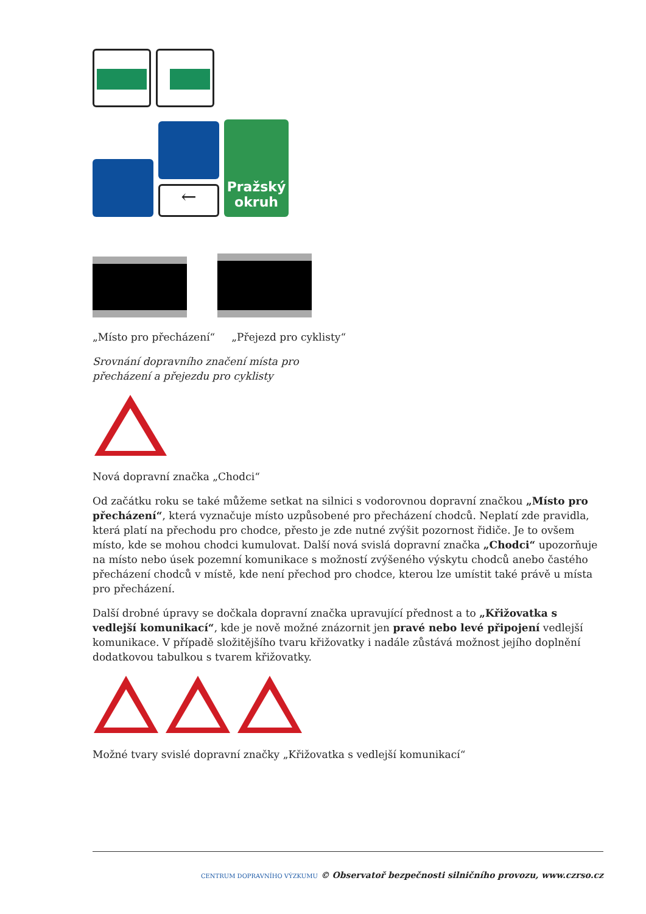←
Pražský
okruh
„Místo pro přecházení“ „Přejezd pro cyklisty“
Srovnání dopravního značení místa pro
přecházení a přejezdu pro cyklisty
Nová dopravní značka „Chodci“
Od začátku roku se také můžeme setkat na silnici s vodorovnou dopravní značkou „Místo pro přecházení“, která vyznačuje místo uzpůsobené pro přecházení chodců. Neplatí zde pravidla, která platí na přechodu pro chodce, přesto je zde nutné zvýšit pozornost řidiče. Je to ovšem místo, kde se mohou chodci kumulovat. Další nová svislá dopravní značka „Chodci“ upozorňuje na místo nebo úsek pozemní komunikace s možností zvýšeného výskytu chodců anebo častého přecházení chodců v místě, kde není přechod pro chodce, kterou lze umístit také právě u místa pro přecházení.
Další drobné úpravy se dočkala dopravní značka upravující přednost a to „Křižovatka s vedlejší komunikací“, kde je nově možné znázornit jen pravé nebo levé připojení vedlejší komunikace. V případě složitějšího tvaru křižovatky i nadále zůstává možnost jejího doplnění dodatkovou tabulkou s tvarem křižovatky.
Možné tvary svislé dopravní značky „Křižovatka s vedlejší komunikací“
CENTRUM DOPRAVNÍHO VÝZKUMU © Observatoř bezpečnosti silničního provozu, www.czrso.cz